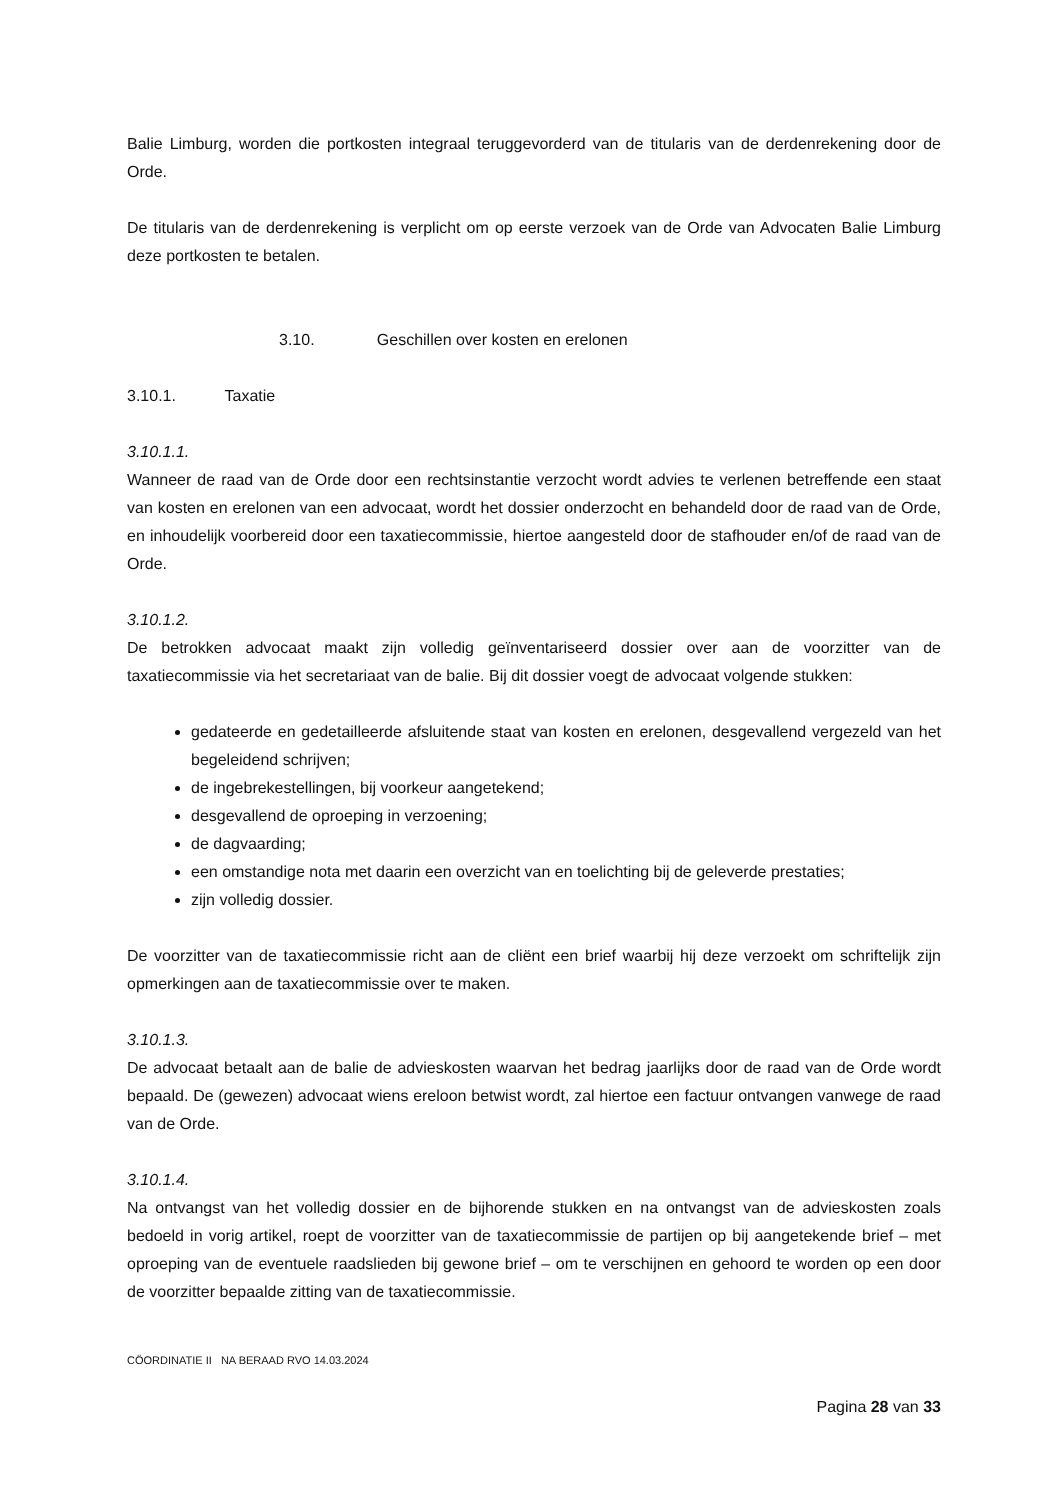Balie Limburg, worden die portkosten integraal teruggevorderd van de titularis van de derdenrekening door de Orde.
De titularis van de derdenrekening is verplicht om op eerste verzoek van de Orde van Advocaten Balie Limburg deze portkosten te betalen.
3.10. Geschillen over kosten en erelonen
3.10.1. Taxatie
3.10.1.1.
Wanneer de raad van de Orde door een rechtsinstantie verzocht wordt advies te verlenen betreffende een staat van kosten en erelonen van een advocaat, wordt het dossier onderzocht en behandeld door de raad van de Orde, en inhoudelijk voorbereid door een taxatiecommissie, hiertoe aangesteld door de stafhouder en/of de raad van de Orde.
3.10.1.2.
De betrokken advocaat maakt zijn volledig geïnventariseerd dossier over aan de voorzitter van de taxatiecommissie via het secretariaat van de balie. Bij dit dossier voegt de advocaat volgende stukken:
gedateerde en gedetailleerde afsluitende staat van kosten en erelonen, desgevallend vergezeld van het begeleidend schrijven;
de ingebrekestellingen, bij voorkeur aangetekend;
desgevallend de oproeping in verzoening;
de dagvaarding;
een omstandige nota met daarin een overzicht van en toelichting bij de geleverde prestaties;
zijn volledig dossier.
De voorzitter van de taxatiecommissie richt aan de cliënt een brief waarbij hij deze verzoekt om schriftelijk zijn opmerkingen aan de taxatiecommissie over te maken.
3.10.1.3.
De advocaat betaalt aan de balie de advieskosten waarvan het bedrag jaarlijks door de raad van de Orde wordt bepaald. De (gewezen) advocaat wiens ereloon betwist wordt, zal hiertoe een factuur ontvangen vanwege de raad van de Orde.
3.10.1.4.
Na ontvangst van het volledig dossier en de bijhorende stukken en na ontvangst van de advieskosten zoals bedoeld in vorig artikel, roept de voorzitter van de taxatiecommissie de partijen op bij aangetekende brief – met oproeping van de eventuele raadslieden bij gewone brief – om te verschijnen en gehoord te worden op een door de voorzitter bepaalde zitting van de taxatiecommissie.
CÖORDINATIE II NA BERAAD RVO 14.03.2024
Pagina 28 van 33